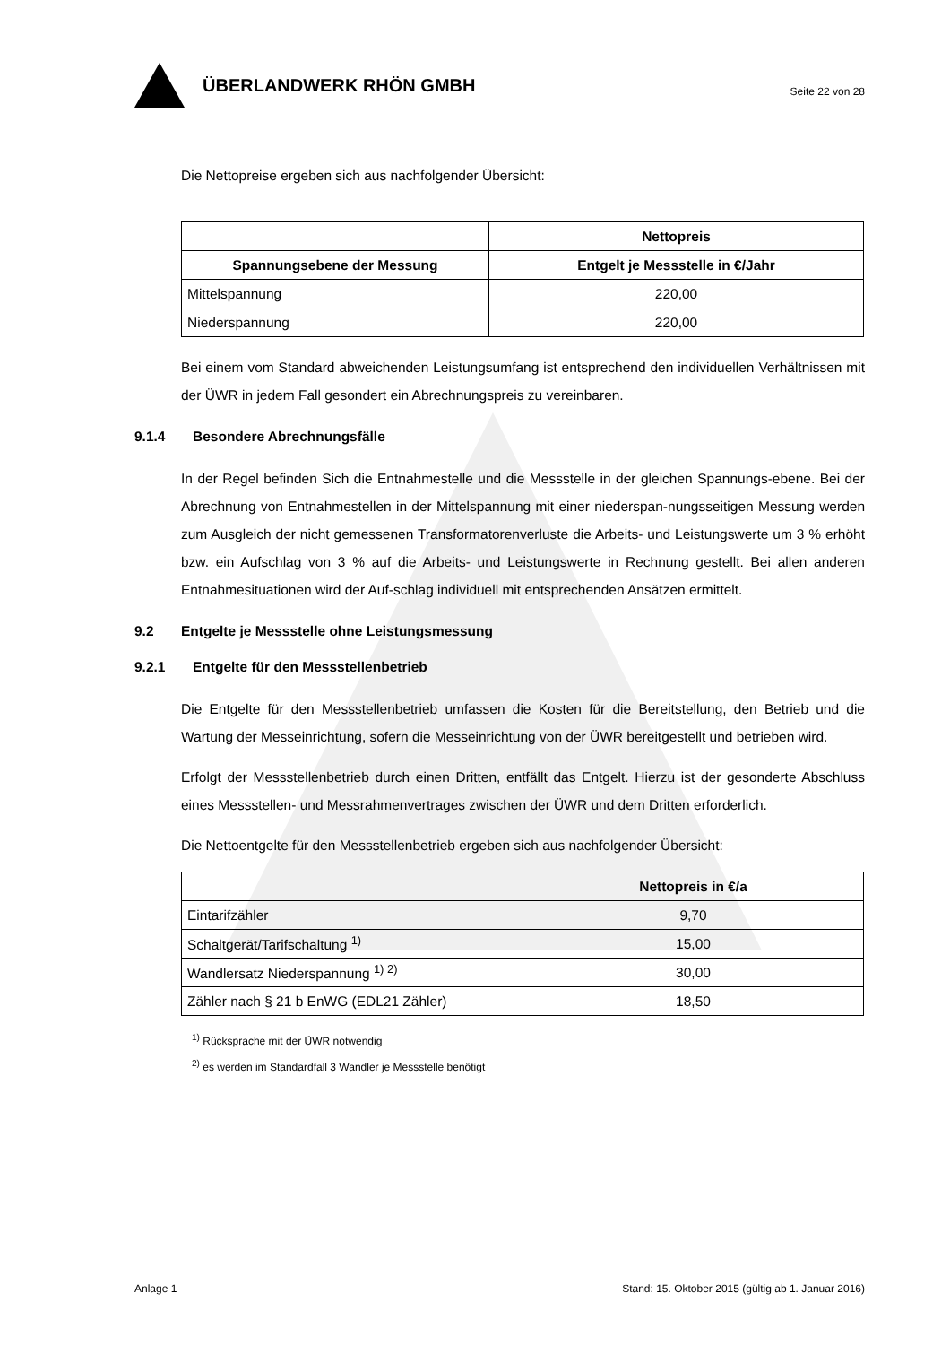ÜBERLANDWERK RHÖN GMBH
Seite 22 von 28
Die Nettopreise ergeben sich aus nachfolgender Übersicht:
| | Nettopreis |
| --- | --- |
| Spannungsebene der Messung | Entgelt je Messstelle in €/Jahr |
| Mittelspannung | 220,00 |
| Niederspannung | 220,00 |
Bei einem vom Standard abweichenden Leistungsumfang ist entsprechend den individuellen Verhältnissen mit der ÜWR in jedem Fall gesondert ein Abrechnungspreis zu vereinbaren.
9.1.4 Besondere Abrechnungsfälle
In der Regel befinden Sich die Entnahmestelle und die Messstelle in der gleichen Spannungs-ebene. Bei der Abrechnung von Entnahmestellen in der Mittelspannung mit einer niederspan-nungsseitigen Messung werden zum Ausgleich der nicht gemessenen Transformatorenverluste die Arbeits- und Leistungswerte um 3 % erhöht bzw. ein Aufschlag von 3 % auf die Arbeits- und Leistungswerte in Rechnung gestellt. Bei allen anderen Entnahmesituationen wird der Auf-schlag individuell mit entsprechenden Ansätzen ermittelt.
9.2 Entgelte je Messstelle ohne Leistungsmessung
9.2.1 Entgelte für den Messstellenbetrieb
Die Entgelte für den Messstellenbetrieb umfassen die Kosten für die Bereitstellung, den Betrieb und die Wartung der Messeinrichtung, sofern die Messeinrichtung von der ÜWR bereitgestellt und betrieben wird.
Erfolgt der Messstellenbetrieb durch einen Dritten, entfällt das Entgelt. Hierzu ist der gesonderte Abschluss eines Messstellen- und Messrahmenvertrages zwischen der ÜWR und dem Dritten erforderlich.
Die Nettoentgelte für den Messstellenbetrieb ergeben sich aus nachfolgender Übersicht:
| | Nettopreis in €/a |
| --- | --- |
| Eintarifzähler | 9,70 |
| Schaltgerät/Tarifschaltung <sup>1)</sup> | 15,00 |
| Wandlersatz Niederspannung <sup>1) 2)</sup> | 30,00 |
| Zähler nach § 21 b EnWG (EDL21 Zähler) | 18,50 |
<sup>1)</sup> Rücksprache mit der ÜWR notwendig
<sup>2)</sup> es werden im Standardfall 3 Wandler je Messstelle benötigt
Anlage 1 Stand: 15. Oktober 2015 (gültig ab 1. Januar 2016)